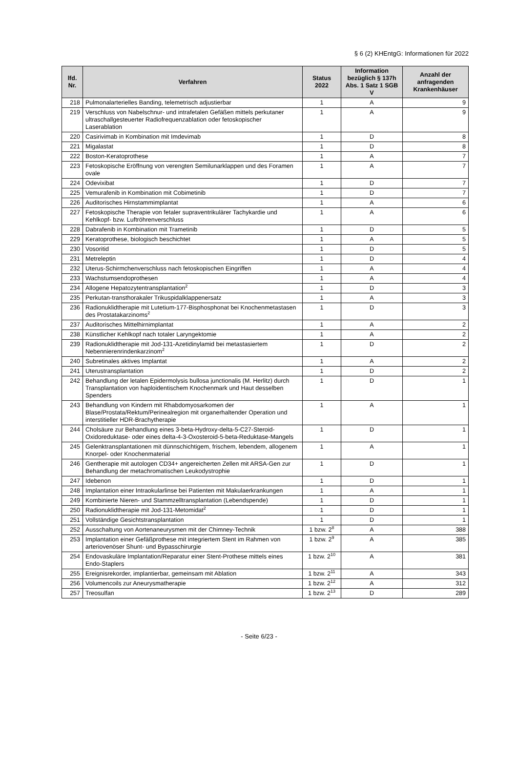§ 6 (2) KHEntgG: Informationen für 2022
| lfd. Nr. | Verfahren | Status 2022 | Information bezüglich § 137h Abs. 1 Satz 1 SGB V | Anzahl der anfragenden Krankenhäuser |
| --- | --- | --- | --- | --- |
| 218 | Pulmonalarterielles Banding, telemetrisch adjustierbar | 1 | A | 9 |
| 219 | Verschluss von Nabelschnur- und intrafetalen Gefäßen mittels perkutaner ultraschallgesteuerter Radiofrequenzablation oder fetoskopischer Laserablation | 1 | A | 9 |
| 220 | Casirivimab in Kombination mit Imdevimab | 1 | D | 8 |
| 221 | Migalastat | 1 | D | 8 |
| 222 | Boston-Keratoprothese | 1 | A | 7 |
| 223 | Fetoskopische Eröffnung von verengten Semilunarklappen und des Foramen ovale | 1 | A | 7 |
| 224 | Odevixibat | 1 | D | 7 |
| 225 | Vemurafenib in Kombination mit Cobimetinib | 1 | D | 7 |
| 226 | Auditorisches Hirnstammimplantat | 1 | A | 6 |
| 227 | Fetoskopische Therapie von fetaler supraventrikulärer Tachykardie und Kehlkopf- bzw. Luftröhrenverschluss | 1 | A | 6 |
| 228 | Dabrafenib in Kombination mit Trametinib | 1 | D | 5 |
| 229 | Keratoprothese, biologisch beschichtet | 1 | A | 5 |
| 230 | Vosoritid | 1 | D | 5 |
| 231 | Metreleptin | 1 | D | 4 |
| 232 | Uterus-Schirmchenverschluss nach fetoskopischen Eingriffen | 1 | A | 4 |
| 233 | Wachstumsendoprothesen | 1 | A | 4 |
| 234 | Allogene Hepatozytentransplantation<sup>2</sup> | 1 | D | 3 |
| 235 | Perkutan-transthorakaler Trikuspidalklappenersatz | 1 | A | 3 |
| 236 | Radionuklidtherapie mit Lutetium-177-Bisphosphonat bei Knochenmetastasen des Prostatakarzinoms<sup>2</sup> | 1 | D | 3 |
| 237 | Auditorisches Mittelhirnimplantat | 1 | A | 2 |
| 238 | Künstlicher Kehlkopf nach totaler Laryngektomie | 1 | A | 2 |
| 239 | Radionuklidtherapie mit Jod-131-Azetidinylamid bei metastasiertem Nebennierenrindenkarzinom<sup>2</sup> | 1 | D | 2 |
| 240 | Subretinales aktives Implantat | 1 | A | 2 |
| 241 | Uterustransplantation | 1 | D | 2 |
| 242 | Behandlung der letalen Epidermolysis bullosa junctionalis (M. Herlitz) durch Transplantation von haploidentischem Knochenmark und Haut desselben Spenders | 1 | D | 1 |
| 243 | Behandlung von Kindern mit Rhabdomyosarkomen der Blase/Prostata/Rektum/Perinealregion mit organerhaltender Operation und interstitieller HDR-Brachytherapie | 1 | A | 1 |
| 244 | Cholsäure zur Behandlung eines 3-beta-Hydroxy-delta-5-C27-Steroid-Oxidoreduktase- oder eines delta-4-3-Oxosteroid-5-beta-Reduktase-Mangels | 1 | D | 1 |
| 245 | Gelenktransplantationen mit dünnschichtigem, frischem, lebendem, allogenem Knorpel- oder Knochenmaterial | 1 | A | 1 |
| 246 | Gentherapie mit autologen CD34+ angereicherten Zellen mit ARSA-Gen zur Behandlung der metachromatischen Leukodystrophie | 1 | D | 1 |
| 247 | Idebenon | 1 | D | 1 |
| 248 | Implantation einer Intraokularlinse bei Patienten mit Makulaerkrankungen | 1 | A | 1 |
| 249 | Kombinierte Nieren- und Stammzelltransplantation (Lebendspende) | 1 | D | 1 |
| 250 | Radionuklidtherapie mit Jod-131-Metomidat<sup>2</sup> | 1 | D | 1 |
| 251 | Vollständige Gesichtstransplantation | 1 | D | 1 |
| 252 | Ausschaltung von Aortenaneurysmen mit der Chimney-Technik | 1 bzw. 2<sup>8</sup> | A | 388 |
| 253 | Implantation einer Gefäßprothese mit integriertem Stent im Rahmen von arteriovenöser Shunt- und Bypasschirurgie | 1 bzw. 2<sup>9</sup> | A | 385 |
| 254 | Endovaskuläre Implantation/Reparatur einer Stent-Prothese mittels eines Endo-Staplers | 1 bzw. 2<sup>10</sup> | A | 381 |
| 255 | Ereignisrekorder, implantierbar, gemeinsam mit Ablation | 1 bzw. 2<sup>11</sup> | A | 343 |
| 256 | Volumencoils zur Aneurysmatherapie | 1 bzw. 2<sup>12</sup> | A | 312 |
| 257 | Treosulfan | 1 bzw. 2<sup>13</sup> | D | 289 |
- Seite 6/23 -